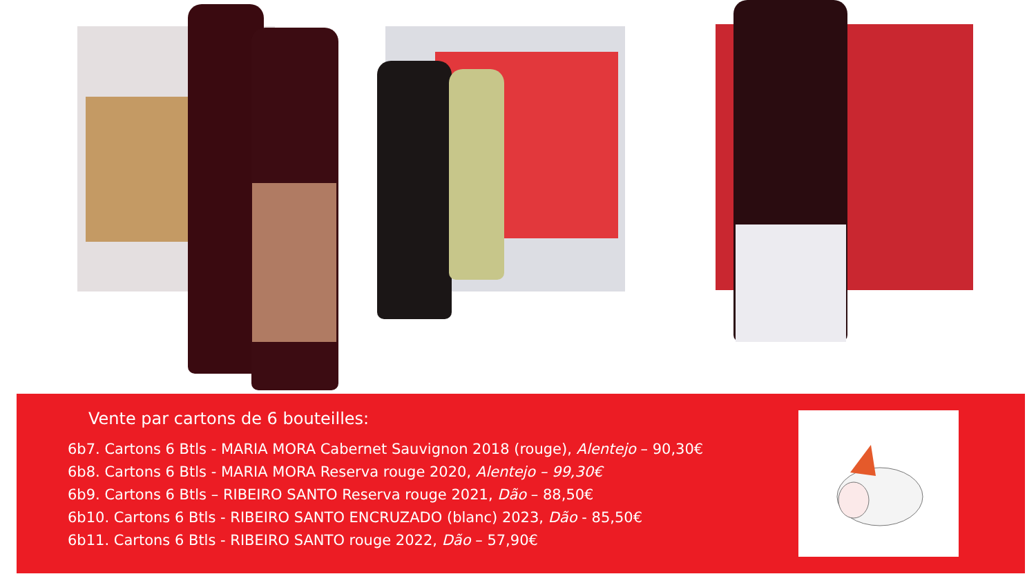Vente par cartons de 6 bouteilles:
6b7. Cartons 6 Btls - MARIA MORA Cabernet Sauvignon 2018 (rouge), Alentejo – 90,30€
6b8. Cartons 6 Btls - MARIA MORA Reserva rouge 2020, Alentejo – 99,30€
6b9. Cartons 6 Btls – RIBEIRO SANTO Reserva rouge 2021, Dão – 88,50€
6b10. Cartons 6 Btls - RIBEIRO SANTO ENCRUZADO (blanc) 2023, Dão - 85,50€
6b11. Cartons 6 Btls - RIBEIRO SANTO rouge 2022, Dão – 57,90€